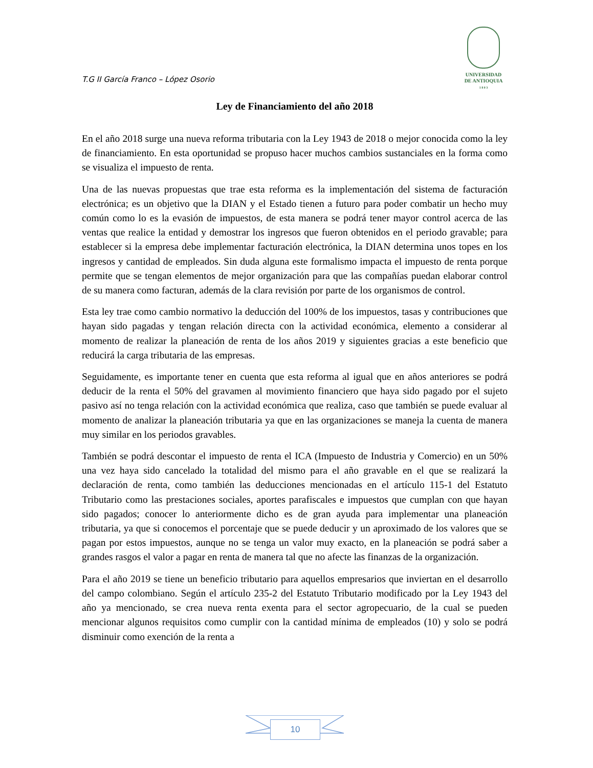T.G II García Franco – López Osorio
UNIVERSIDAD
DE ANTIOQUIA
1 8 0 3
Ley de Financiamiento del año 2018
En el año 2018 surge una nueva reforma tributaria con la Ley 1943 de 2018 o mejor conocida como la ley de financiamiento. En esta oportunidad se propuso hacer muchos cambios sustanciales en la forma como se visualiza el impuesto de renta.
Una de las nuevas propuestas que trae esta reforma es la implementación del sistema de facturación electrónica; es un objetivo que la DIAN y el Estado tienen a futuro para poder combatir un hecho muy común como lo es la evasión de impuestos, de esta manera se podrá tener mayor control acerca de las ventas que realice la entidad y demostrar los ingresos que fueron obtenidos en el periodo gravable; para establecer si la empresa debe implementar facturación electrónica, la DIAN determina unos topes en los ingresos y cantidad de empleados. Sin duda alguna este formalismo impacta el impuesto de renta porque permite que se tengan elementos de mejor organización para que las compañías puedan elaborar control de su manera como facturan, además de la clara revisión por parte de los organismos de control.
Esta ley trae como cambio normativo la deducción del 100% de los impuestos, tasas y contribuciones que hayan sido pagadas y tengan relación directa con la actividad económica, elemento a considerar al momento de realizar la planeación de renta de los años 2019 y siguientes gracias a este beneficio que reducirá la carga tributaria de las empresas.
Seguidamente, es importante tener en cuenta que esta reforma al igual que en años anteriores se podrá deducir de la renta el 50% del gravamen al movimiento financiero que haya sido pagado por el sujeto pasivo así no tenga relación con la actividad económica que realiza, caso que también se puede evaluar al momento de analizar la planeación tributaria ya que en las organizaciones se maneja la cuenta de manera muy similar en los periodos gravables.
También se podrá descontar el impuesto de renta el ICA (Impuesto de Industria y Comercio) en un 50% una vez haya sido cancelado la totalidad del mismo para el año gravable en el que se realizará la declaración de renta, como también las deducciones mencionadas en el artículo 115-1 del Estatuto Tributario como las prestaciones sociales, aportes parafiscales e impuestos que cumplan con que hayan sido pagados; conocer lo anteriormente dicho es de gran ayuda para implementar una planeación tributaria, ya que si conocemos el porcentaje que se puede deducir y un aproximado de los valores que se pagan por estos impuestos, aunque no se tenga un valor muy exacto, en la planeación se podrá saber a grandes rasgos el valor a pagar en renta de manera tal que no afecte las finanzas de la organización.
Para el año 2019 se tiene un beneficio tributario para aquellos empresarios que inviertan en el desarrollo del campo colombiano. Según el artículo 235-2 del Estatuto Tributario modificado por la Ley 1943 del año ya mencionado, se crea nueva renta exenta para el sector agropecuario, de la cual se pueden mencionar algunos requisitos como cumplir con la cantidad mínima de empleados (10) y solo se podrá disminuir como exención de la renta a
10